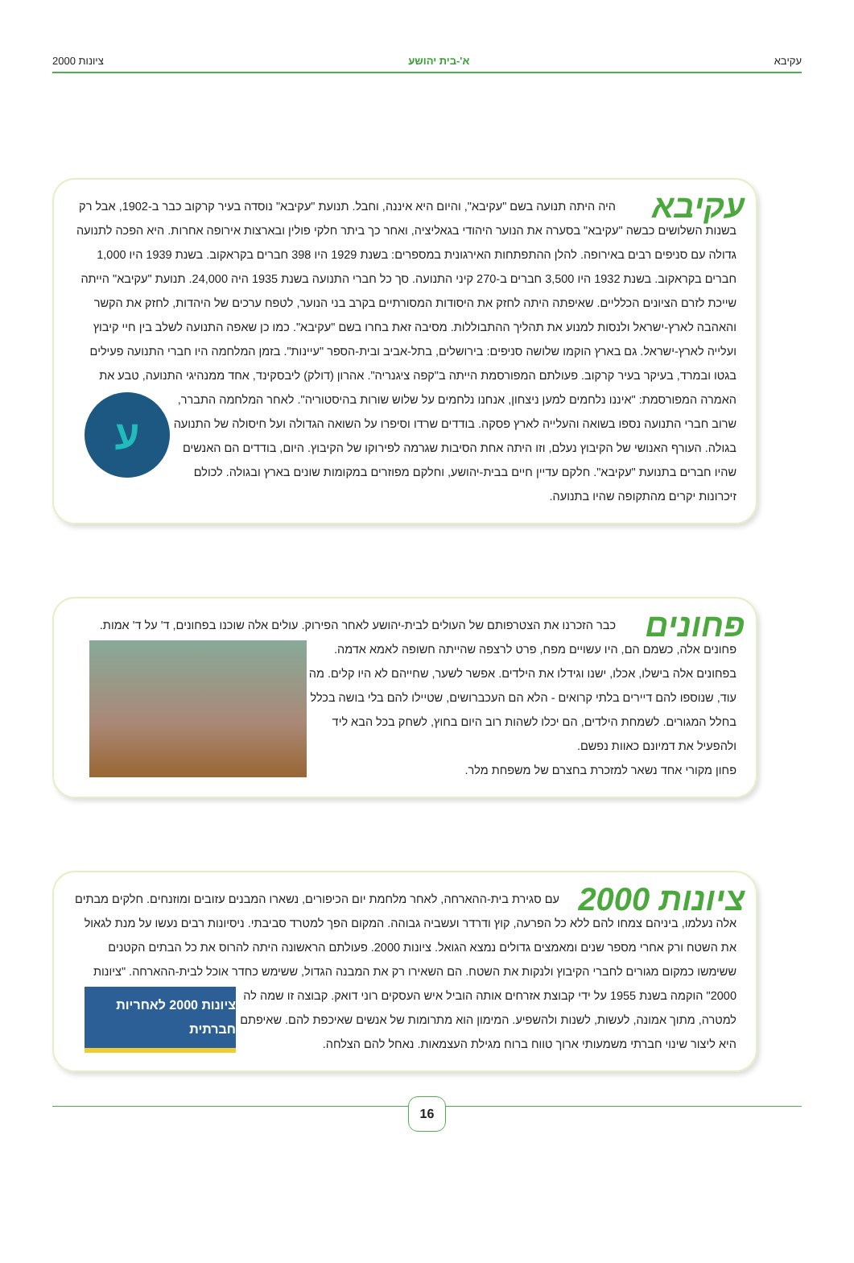עקיבא א'-בית יהושע ציונות 2000
עקיבא
היה היתה תנועה בשם "עקיבא", והיום היא איננה, וחבל. תנועת "עקיבא" נוסדה בעיר קרקוב כבר ב-1902, אבל רק בשנות השלושים כבשה "עקיבא" בסערה את הנוער היהודי בגאליציה, ואחר כך ביתר חלקי פולין ובארצות אירופה אחרות. היא הפכה לתנועה גדולה עם סניפים רבים באירופה. להלן ההתפתחות האירגונית במספרים: בשנת 1929 היו 398 חברים בקראקוב. בשנת 1939 היו 1,000 חברים בקראקוב. בשנת 1932 היו 3,500 חברים ב-270 קיני התנועה. סך כל חברי התנועה בשנת 1935 היה 24,000. תנועת "עקיבא" הייתה שייכת לזרם הציונים הכלליים. שאיפתה היתה לחזק את היסודות המסורתיים בקרב בני הנוער, לטפח ערכים של היהדות, לחזק את הקשר והאהבה לארץ-ישראל ולנסות למנוע את תהליך ההתבוללות. מסיבה זאת בחרו בשם "עקיבא". כמו כן שאפה התנועה לשלב בין חיי קיבוץ ועלייה לארץ-ישראל. גם בארץ הוקמו שלושה סניפים: בירושלים, בתל-אביב ובית-הספר "עיינות". בזמן המלחמה היו חברי התנועה פעילים בגטו ובמרד, בעיקר בעיר קרקוב. פעולתם המפורסמת הייתה ב"קפה ציגנריה". אהרון (דולק) ליבסקינד, אחד ממנהיגי התנועה, טבע את האמרה המפורסמת: "איננו נלחמים למען ניצחון, אנחנו נלחמים על שלוש שורות בהיסטוריה".
ע
לאחר המלחמה התברר, שרוב חברי התנועה נספו בשואה והעלייה לארץ פסקה. בודדים שרדו וסיפרו על השואה הגדולה ועל חיסולה של התנועה בגולה. העורף האנושי של הקיבוץ נעלם, וזו היתה אחת הסיבות שגרמה לפירוקו של הקיבוץ. היום, בודדים הם האנשים שהיו חברים בתנועת "עקיבא". חלקם עדיין חיים בבית-יהושע, וחלקם מפוזרים במקומות שונים בארץ ובגולה. לכולם זיכרונות יקרים מהתקופה שהיו בתנועה.
פחונים
כבר הזכרנו את הצטרפותם של העולים לבית-יהושע לאחר הפירוק. עולים אלה שוכנו בפחונים, ד' על ד' אמות. פחונים אלה, כשמם הם, היו עשויים מפח, פרט לרצפה שהייתה חשופה לאמא אדמה.
בפחונים אלה בישלו, אכלו, ישנו וגידלו את הילדים. אפשר לשער, שחייהם לא היו קלים. מה עוד, שנוספו להם דיירים בלתי קרואים - הלא הם העכברושים, שטיילו להם בלי בושה בכלל בחלל המגורים. לשמחת הילדים, הם יכלו לשהות רוב היום בחוץ, לשחק בכל הבא ליד ולהפעיל את דמיונם כאוות נפשם.
פחון מקורי אחד נשאר למזכרת בחצרם של משפחת מלר.
ציונות 2000
עם סגירת בית-ההארחה, לאחר מלחמת יום הכיפורים, נשארו המבנים עזובים ומוזנחים. חלקים מבתים אלה נעלמו, ביניהם צמחו להם ללא כל הפרעה, קוץ ודרדר ועשביה גבוהה. המקום הפך למטרד סביבתי. ניסיונות רבים נעשו על מנת לגאול את השטח ורק אחרי מספר שנים ומאמצים גדולים נמצא הגואל. ציונות 2000. פעולתם הראשונה היתה להרוס את כל הבתים הקטנים ששימשו כמקום מגורים לחברי הקיבוץ ולנקות את השטח. הם השאירו רק את המבנה הגדול, ששימש כחדר אוכל לבית-ההארחה. "ציונות 2000"
ציונות 2000 לאחריות חברתית
הוקמה בשנת 1955 על ידי קבוצת אזרחים אותה הוביל איש העסקים רוני דואק. קבוצה זו שמה לה למטרה, מתוך אמונה, לעשות, לשנות ולהשפיע. המימון הוא מתרומות של אנשים שאיכפת להם. שאיפתם היא ליצור שינוי חברתי משמעותי ארוך טווח ברוח מגילת העצמאות. נאחל להם הצלחה.
16